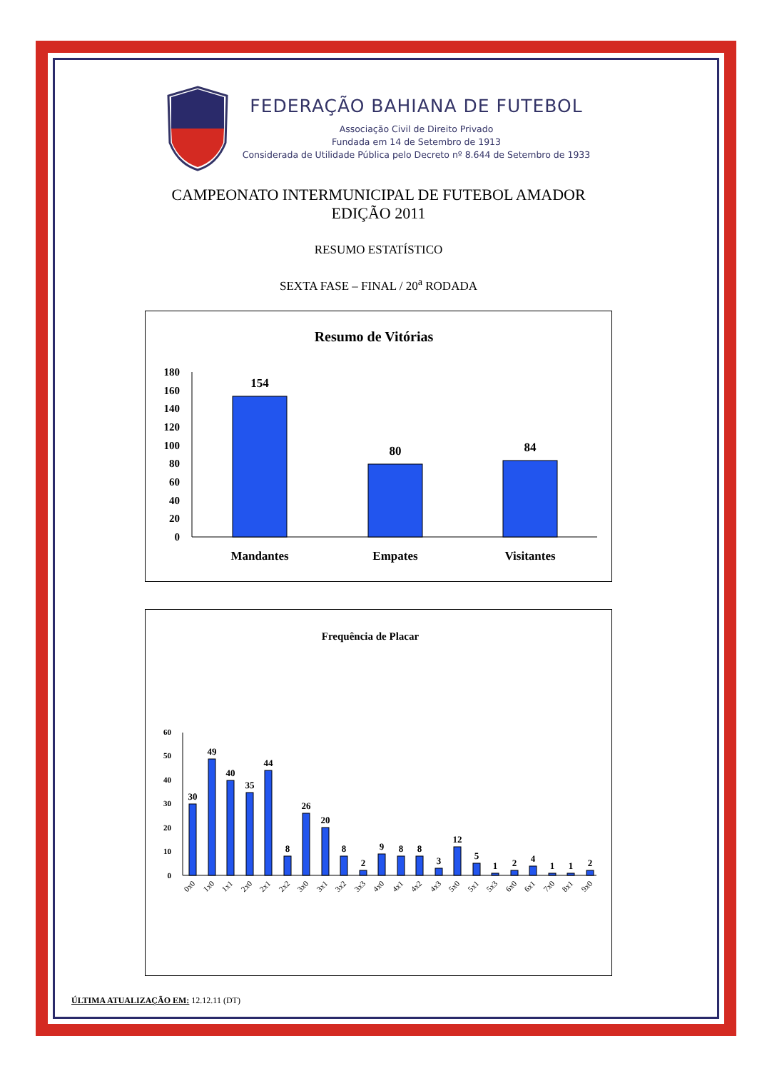FEDERAÇÃO BAHIANA DE FUTEBOL
Associação Civil de Direito Privado
Fundada em 14 de Setembro de 1913
Considerada de Utilidade Pública pelo Decreto nº 8.644 de Setembro de 1933
CAMPEONATO INTERMUNICIPAL DE FUTEBOL AMADOR
EDIÇÃO 2011
RESUMO ESTATÍSTICO
SEXTA FASE – FINAL / 20<sup>a</sup> RODADA
Resumo de Vitórias
180
160
140
120
100
80
60
40
20
0
154
80
84
Mandantes
Empates
Visitantes
Frequência de Placar
60
50
40
30
20
10
0
30
49
40
35
44
8
26
20
8
2
9
8
8
3
12
5
1
2
4
1
1
2
0x0
1x0
1x1
2x0
2x1
2x2
3x0
3x1
3x2
3x3
4x0
4x1
4x2
4x3
5x0
5x1
5x3
6x0
6x1
7x0
8x1
9x0
ÚLTIMA ATUALIZAÇÃO EM: 12.12.11 (DT)